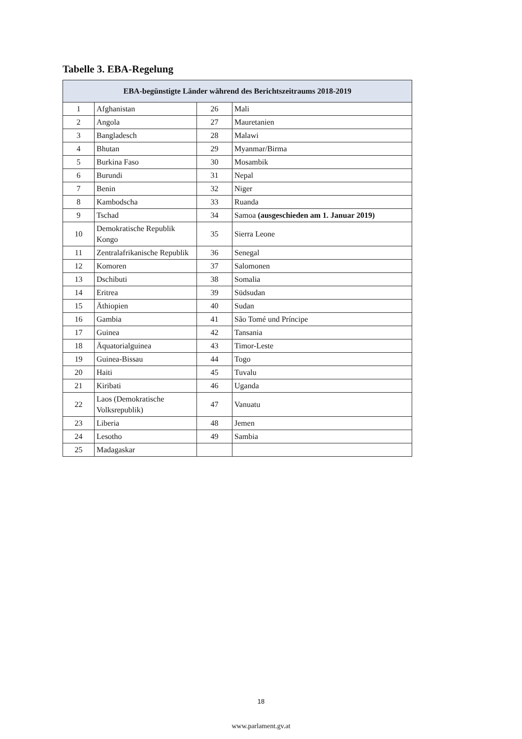Tabelle 3. EBA-Regelung
| EBA-begünstigte Länder während des Berichtszeitraums 2018-2019 | | | |
| --- | --- | --- | --- |
| 1 | Afghanistan | 26 | Mali |
| 2 | Angola | 27 | Mauretanien |
| 3 | Bangladesch | 28 | Malawi |
| 4 | Bhutan | 29 | Myanmar/Birma |
| 5 | Burkina Faso | 30 | Mosambik |
| 6 | Burundi | 31 | Nepal |
| 7 | Benin | 32 | Niger |
| 8 | Kambodscha | 33 | Ruanda |
| 9 | Tschad | 34 | Samoa (ausgeschieden am 1. Januar 2019) |
| 10 | Demokratische Republik Kongo | 35 | Sierra Leone |
| 11 | Zentralafrikanische Republik | 36 | Senegal |
| 12 | Komoren | 37 | Salomonen |
| 13 | Dschibuti | 38 | Somalia |
| 14 | Eritrea | 39 | Südsudan |
| 15 | Äthiopien | 40 | Sudan |
| 16 | Gambia | 41 | São Tomé und Príncipe |
| 17 | Guinea | 42 | Tansania |
| 18 | Äquatorialguinea | 43 | Timor-Leste |
| 19 | Guinea-Bissau | 44 | Togo |
| 20 | Haiti | 45 | Tuvalu |
| 21 | Kiribati | 46 | Uganda |
| 22 | Laos (Demokratische Volksrepublik) | 47 | Vanuatu |
| 23 | Liberia | 48 | Jemen |
| 24 | Lesotho | 49 | Sambia |
| 25 | Madagaskar | | |
18
www.parlament.gv.at